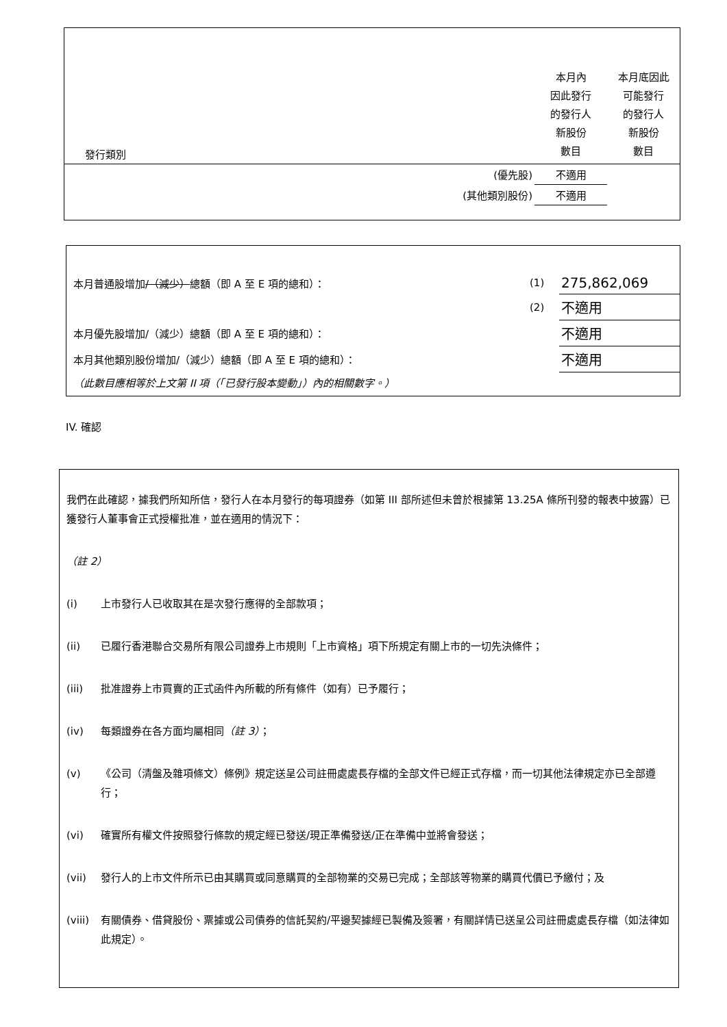| 發行類別 | | 本月內 因此發行 的發行人 新股份 數目 | 本月底因此 可能發行 的發行人 新股份 數目 |
| | (優先股) | 不適用 | |
| | (其他類別股份) | 不適用 | |
| 本月普通股增加 /（減少） 總額（即 A 至 E 項的總和）： | (1) | 275,862,069 |
| | (2) | 不適用 |
| 本月優先股增加/（減少）總額（即 A 至 E 項的總和）： | | 不適用 |
| 本月其他類別股份增加/（減少）總額（即 A 至 E 項的總和）： | | 不適用 |
| （此數目應相等於上文第 II 項（「已發行股本變動」）內的相關數字。） | | |
IV. 確認
我們在此確認，據我們所知所信，發行人在本月發行的每項證券（如第 III 部所述但未曾於根據第 13.25A 條所刊發的報表中披露）已獲發行人董事會正式授權批准，並在適用的情況下：
（註 2）
(i) 上市發行人已收取其在是次發行應得的全部款項；
(ii) 已履行香港聯合交易所有限公司證券上市規則「上市資格」項下所規定有關上市的一切先決條件；
(iii) 批准證券上市買賣的正式函件內所載的所有條件（如有）已予履行；
(iv) 每類證券在各方面均屬相同（註 3）；
(v) 《公司（清盤及雜項條文）條例》規定送呈公司註冊處處長存檔的全部文件已經正式存檔，而一切其他法律規定亦已全部遵行；
(vi) 確實所有權文件按照發行條款的規定經已發送/現正準備發送/正在準備中並將會發送；
(vii) 發行人的上市文件所示已由其購買或同意購買的全部物業的交易已完成；全部該等物業的購買代價已予繳付；及
(viii) 有關債券、借貸股份、票據或公司債券的信託契約/平邊契據經已製備及簽署，有關詳情已送呈公司註冊處處長存檔（如法律如此規定）。